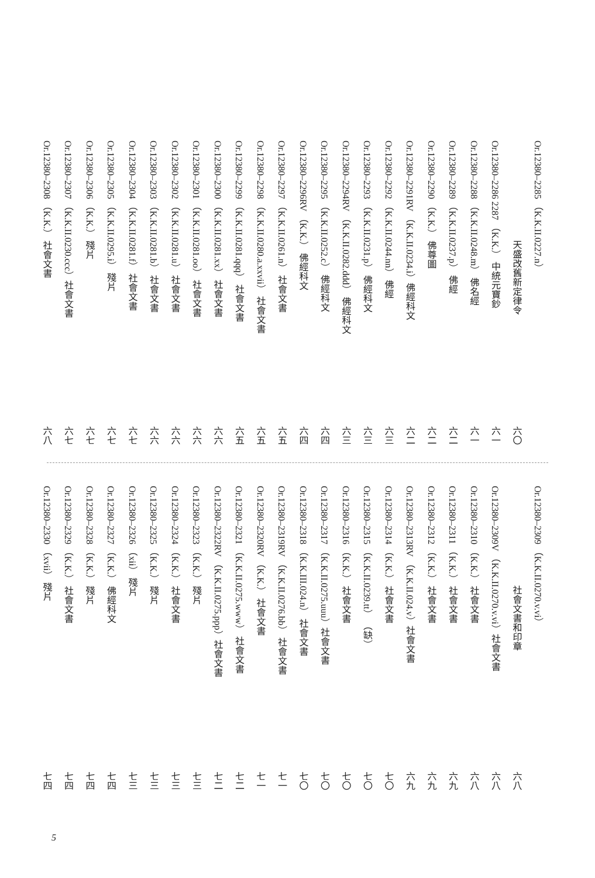Or.12380–2285 （K.K.II.0227.n）
天盛改舊新定律令 六〇
Or.12380–2286 2287 （K.K.） 中統元寶鈔 六一
Or.12380–2288 （K.K.II.0248.m） 佛名經 六一
Or.12380–2289 （K.K.II.0237.p） 佛經 六二
Or.12380–2290 （K.K.） 佛尊圖 六二
Or.12380–2291RV （K.K.II.0234.i）佛經科文 六二
Or.12380–2292 （K.K.II.0244.nn） 佛經 六三
Or.12380–2293 （K.K.II.0231.p） 佛經科文 六三
Or.12380–2294RV （K.K.II.0282.ddd） 佛經科文 六三
Or.12380–2295 （K.K.II.0252.c） 佛經科文 六四
Or.12380–2296RV （K.K.） 佛經科文 六四
Or.12380–2297 （K.K.II.0261.n） 社會文書 六五
Or.12380–2298 （K.K.II.0280.a.xxvii） 社會文書 六五
Or.12380–2299 （K.K.II.0281.qqq） 社會文書 六五
Or.12380–2300 （K.K.II.0281.xx） 社會文書 六六
Or.12380–2301 （K.K.II.0281.oo） 社會文書 六六
Or.12380–2302 （K.K.II.0281.u） 社會文書 六六
Or.12380–2303 （K.K.II.0281.b） 社會文書 六六
Or.12380–2304 （K.K.II.0281.f） 社會文書 六七
Or.12380–2305 （K.K.II.0295.i） 殘片 六七
Or.12380–2306 （K.K.） 殘片 六七
Or.12380–2307 （K.K.II.0230.ccc）社會文書 六七
Or.12380–2308 （K.K.） 社會文書 六八
Or.12380–2309 （K.K.II.0270.v.vi）
社會文書和印章 六八
Or.12380–2309V （K.K.II.0270.v.vi）社會文書 六八
Or.12380–2310 （K.K.） 社會文書 六八
Or.12380–2311 （K.K.） 社會文書 六九
Or.12380–2312 （K.K.） 社會文書 六九
Or.12380–2313RV （K.K.II.024.v）社會文書 六九
Or.12380–2314 （K.K.） 社會文書 七〇
Or.12380–2315 （K.K.II.0239.tt） （缺） 七〇
Or.12380–2316 （K.K.） 社會文書 七〇
Or.12380–2317 （K.K.II.0275.uuu）社會文書 七〇
Or.12380–2318 （K.K.III.024.n） 社會文書 七〇
Or.12380–2319RV （K.K.II.0276.bb） 社會文書 七一
Or.12380–2320RV （K.K.） 社會文書 七一
Or.12380–2321 （K.K.II.0275.www） 社會文書 七二
Or.12380–2322RV （K.K.II.0275.ppp）社會文書 七二
Or.12380–2323 （K.K.） 殘片 七三
Or.12380–2324 （K.K.） 社會文書 七三
Or.12380–2325 （K.K.） 殘片 七三
Or.12380–2326 （xii） 殘片 七三
Or.12380–2327 （K.K.） 佛經科文 七四
Or.12380–2328 （K.K.） 殘片 七四
Or.12380–2329 （K.K.） 社會文書 七四
Or.12380–2330 （xvii） 殘片 七四
5